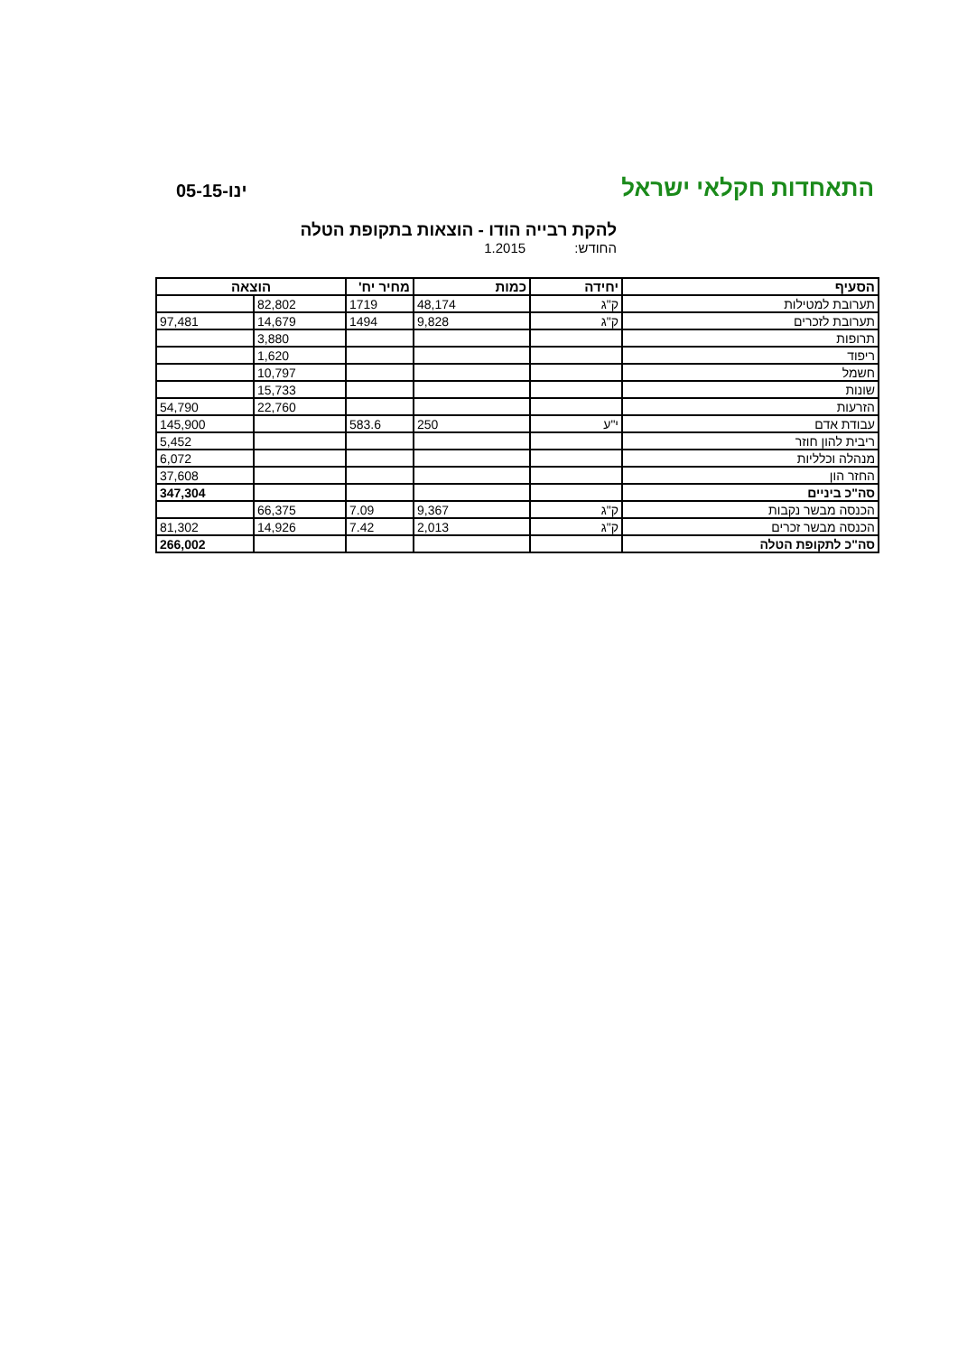התאחדות חקלאי ישראל 05-ינו-15
להקת רבייה הודו - הוצאות בתקופת הטלה
החודש: 1.2015
| הסעיף | יחידה | כמות | מחיר יח' | הוצאה | |
| --- | --- | --- | --- | --- | --- |
| תערובת למטילות | ק"ג | 48,174 | 1719 | 82,802 | |
| תערובת לזכרים | ק"ג | 9,828 | 1494 | 14,679 | 97,481 |
| תרופות | | | | 3,880 | |
| ריפוד | | | | 1,620 | |
| חשמל | | | | 10,797 | |
| שונות | | | | 15,733 | |
| הזרעות | | | | 22,760 | 54,790 |
| עבודת אדם | י"ע | 250 | 583.6 | | 145,900 |
| ריבית להון חוזר | | | | | 5,452 |
| מנהלה וכלליות | | | | | 6,072 |
| החזר הון | | | | | 37,608 |
| סה"כ ביניים | | | | | 347,304 |
| הכנסה מבשר נקבות | ק"ג | 9,367 | 7.09 | 66,375 | |
| הכנסה מבשר זכרים | ק"ג | 2,013 | 7.42 | 14,926 | 81,302 |
| סה"כ לתקופת הטלה | | | | | 266,002 |